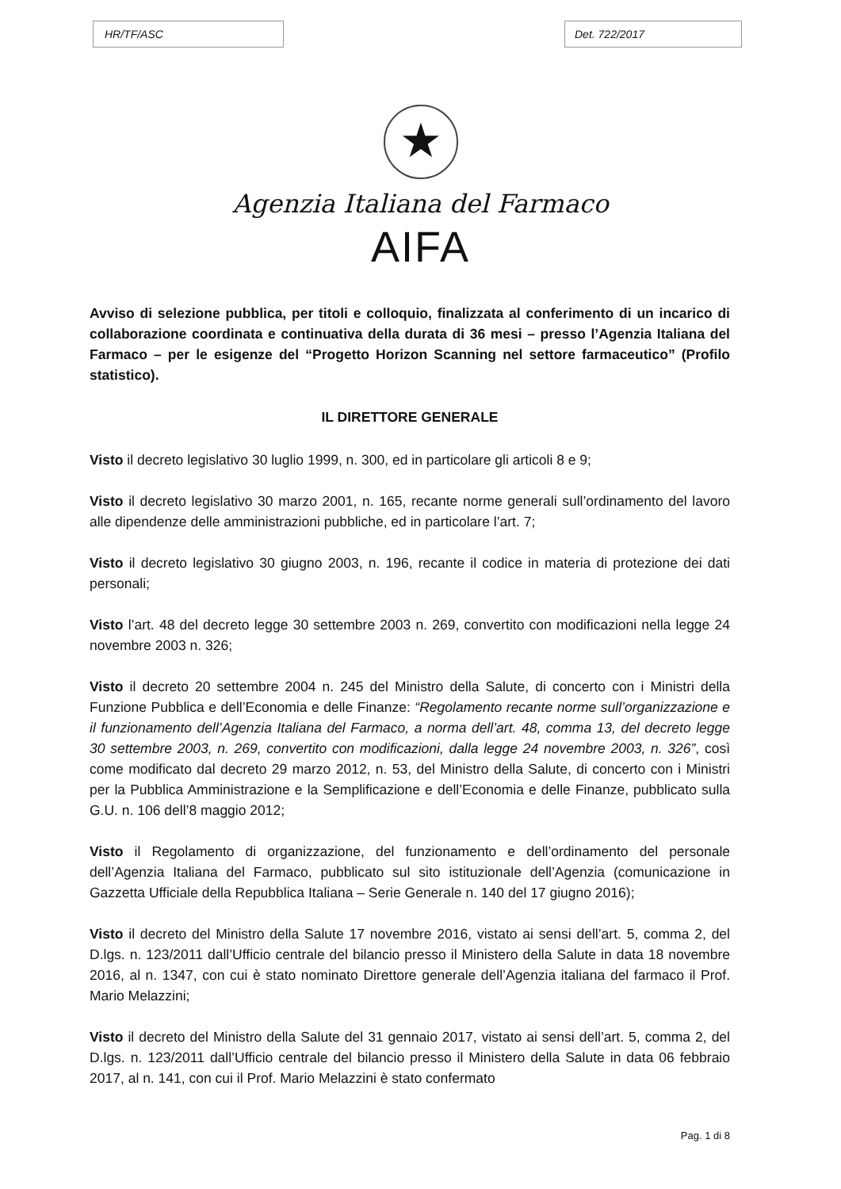HR/TF/ASC Det. 722/2017
★
Agenzia Italiana del Farmaco
AIFA
Avviso di selezione pubblica, per titoli e colloquio, finalizzata al conferimento di un incarico di collaborazione coordinata e continuativa della durata di 36 mesi – presso l’Agenzia Italiana del Farmaco – per le esigenze del “Progetto Horizon Scanning nel settore farmaceutico” (Profilo statistico).
IL DIRETTORE GENERALE
Visto il decreto legislativo 30 luglio 1999, n. 300, ed in particolare gli articoli 8 e 9;
Visto il decreto legislativo 30 marzo 2001, n. 165, recante norme generali sull’ordinamento del lavoro alle dipendenze delle amministrazioni pubbliche, ed in particolare l’art. 7;
Visto il decreto legislativo 30 giugno 2003, n. 196, recante il codice in materia di protezione dei dati personali;
Visto l’art. 48 del decreto legge 30 settembre 2003 n. 269, convertito con modificazioni nella legge 24 novembre 2003 n. 326;
Visto il decreto 20 settembre 2004 n. 245 del Ministro della Salute, di concerto con i Ministri della Funzione Pubblica e dell’Economia e delle Finanze: “Regolamento recante norme sull’organizzazione e il funzionamento dell’Agenzia Italiana del Farmaco, a norma dell’art. 48, comma 13, del decreto legge 30 settembre 2003, n. 269, convertito con modificazioni, dalla legge 24 novembre 2003, n. 326”, così come modificato dal decreto 29 marzo 2012, n. 53, del Ministro della Salute, di concerto con i Ministri per la Pubblica Amministrazione e la Semplificazione e dell’Economia e delle Finanze, pubblicato sulla G.U. n. 106 dell’8 maggio 2012;
Visto il Regolamento di organizzazione, del funzionamento e dell’ordinamento del personale dell’Agenzia Italiana del Farmaco, pubblicato sul sito istituzionale dell’Agenzia (comunicazione in Gazzetta Ufficiale della Repubblica Italiana – Serie Generale n. 140 del 17 giugno 2016);
Visto il decreto del Ministro della Salute 17 novembre 2016, vistato ai sensi dell’art. 5, comma 2, del D.lgs. n. 123/2011 dall’Ufficio centrale del bilancio presso il Ministero della Salute in data 18 novembre 2016, al n. 1347, con cui è stato nominato Direttore generale dell’Agenzia italiana del farmaco il Prof. Mario Melazzini;
Visto il decreto del Ministro della Salute del 31 gennaio 2017, vistato ai sensi dell’art. 5, comma 2, del D.lgs. n. 123/2011 dall’Ufficio centrale del bilancio presso il Ministero della Salute in data 06 febbraio 2017, al n. 141, con cui il Prof. Mario Melazzini è stato confermato
Pag. 1 di 8